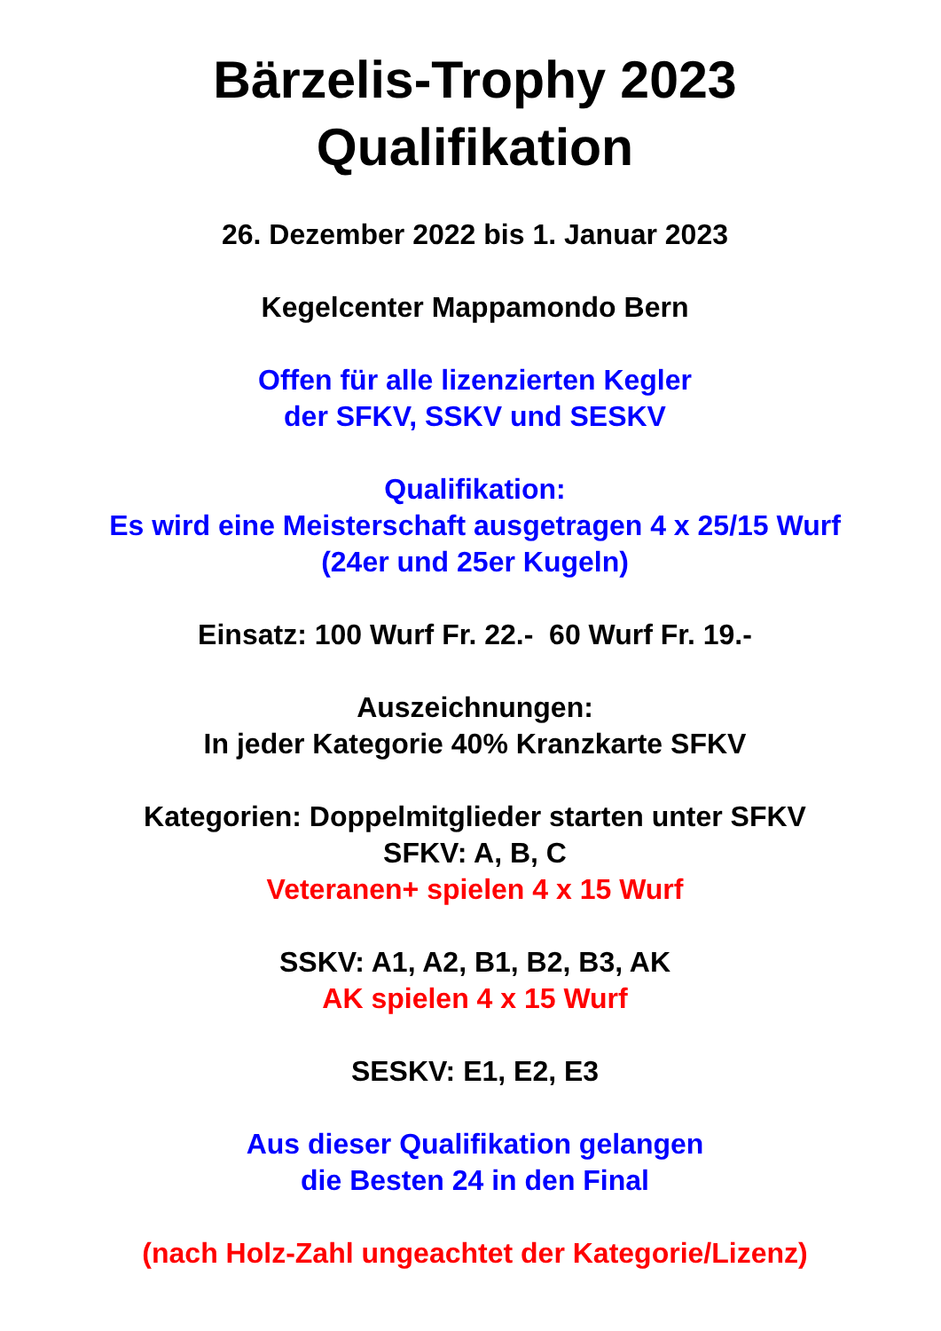Bärzelis-Trophy 2023
Qualifikation
26. Dezember 2022 bis 1. Januar 2023
Kegelcenter Mappamondo Bern
Offen für alle lizenzierten Kegler
der SFKV, SSKV und SESKV
Qualifikation:
Es wird eine Meisterschaft ausgetragen 4 x 25/15 Wurf
(24er und 25er Kugeln)
Einsatz: 100 Wurf Fr. 22.- 60 Wurf Fr. 19.-
Auszeichnungen:
In jeder Kategorie 40% Kranzkarte SFKV
Kategorien: Doppelmitglieder starten unter SFKV
SFKV: A, B, C
Veteranen+ spielen 4 x 15 Wurf
SSKV: A1, A2, B1, B2, B3, AK
AK spielen 4 x 15 Wurf
SESKV: E1, E2, E3
Aus dieser Qualifikation gelangen
die Besten 24 in den Final
(nach Holz-Zahl ungeachtet der Kategorie/Lizenz)